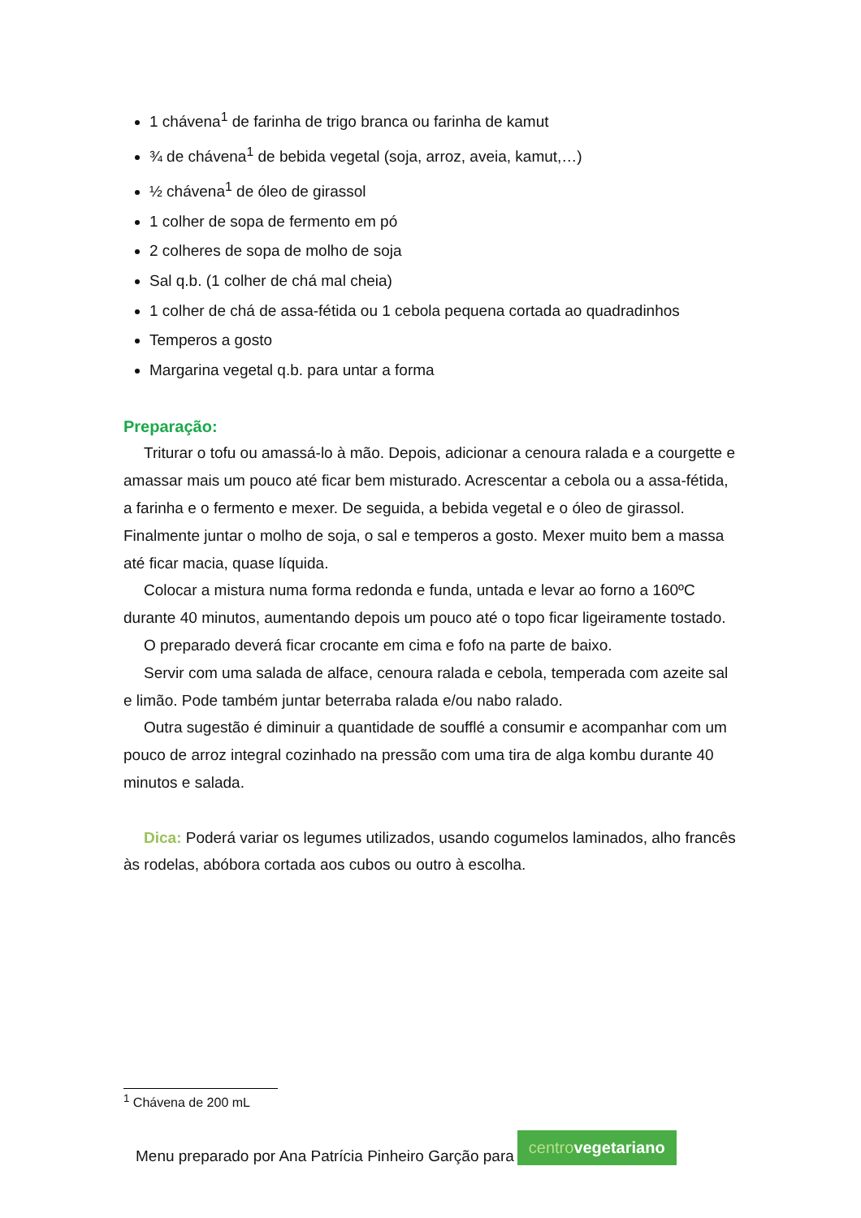1 chávena<sup>1</sup> de farinha de trigo branca ou farinha de kamut
¾ de chávena<sup>1</sup> de bebida vegetal (soja, arroz, aveia, kamut,…)
½ chávena<sup>1</sup> de óleo de girassol
1 colher de sopa de fermento em pó
2 colheres de sopa de molho de soja
Sal q.b. (1 colher de chá mal cheia)
1 colher de chá de assa-fétida ou 1 cebola pequena cortada ao quadradinhos
Temperos a gosto
Margarina vegetal q.b. para untar a forma
Preparação:
Triturar o tofu ou amassá-lo à mão. Depois, adicionar a cenoura ralada e a courgette e amassar mais um pouco até ficar bem misturado. Acrescentar a cebola ou a assa-fétida, a farinha e o fermento e mexer. De seguida, a bebida vegetal e o óleo de girassol. Finalmente juntar o molho de soja, o sal e temperos a gosto. Mexer muito bem a massa até ficar macia, quase líquida.
Colocar a mistura numa forma redonda e funda, untada e levar ao forno a 160ºC durante 40 minutos, aumentando depois um pouco até o topo ficar ligeiramente tostado.
O preparado deverá ficar crocante em cima e fofo na parte de baixo.
Servir com uma salada de alface, cenoura ralada e cebola, temperada com azeite sal e limão. Pode também juntar beterraba ralada e/ou nabo ralado.
Outra sugestão é diminuir a quantidade de soufflé a consumir e acompanhar com um pouco de arroz integral cozinhado na pressão com uma tira de alga kombu durante 40 minutos e salada.
Dica: Poderá variar os legumes utilizados, usando cogumelos laminados, alho francês às rodelas, abóbora cortada aos cubos ou outro à escolha.
<sup>1</sup> Chávena de 200 mL
Menu preparado por Ana Patrícia Pinheiro Garção para
centrovegetariano